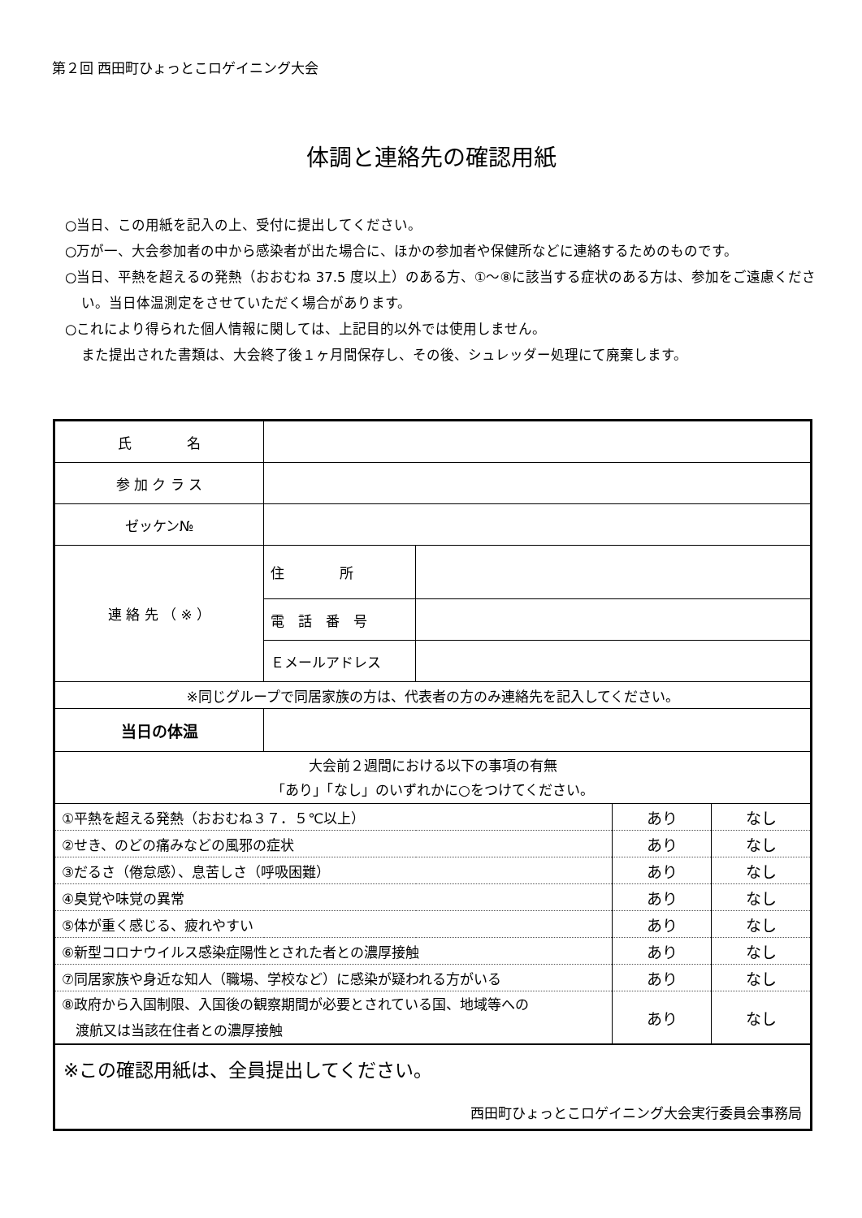第２回 西田町ひょっとこロゲイニング大会
体調と連絡先の確認用紙
○当日、この用紙を記入の上、受付に提出してください。
○万が一、大会参加者の中から感染者が出た場合に、ほかの参加者や保健所などに連絡するためのものです。
○当日、平熱を超えるの発熱（おおむね 37.5 度以上）のある方、①～⑧に該当する症状のある方は、参加をご遠慮ください。当日体温測定をさせていただく場合があります。
○これにより得られた個人情報に関しては、上記目的以外では使用しません。
また提出された書類は、大会終了後１ヶ月間保存し、その後、シュレッダー処理にて廃棄します。
| 氏 名 | | | | |
| 参 加 ク ラ ス | | | | |
| ゼッケン№ | | | | |
| 連 絡 先 （ ※ ） | 住 所 | | | |
| | 電 話 番 号 | | | |
| | Ｅメールアドレス | | | |
| ※同じグループで同居家族の方は、代表者の方のみ連絡先を記入してください。 | | | | |
| 当日の体温 | | | | |
| 大会前２週間における以下の事項の有無 「あり」「なし」のいずれかに○をつけてください。 | | | | |
| ①平熱を超える発熱（おおむね３７．５℃以上） | | | あり | なし |
| ②せき、のどの痛みなどの風邪の症状 | | | あり | なし |
| ③だるさ（倦怠感）、息苦しさ（呼吸困難） | | | あり | なし |
| ④臭覚や味覚の異常 | | | あり | なし |
| ⑤体が重く感じる、疲れやすい | | | あり | なし |
| ⑥新型コロナウイルス感染症陽性とされた者との濃厚接触 | | | あり | なし |
| ⑦同居家族や身近な知人（職場、学校など）に感染が疑われる方がいる | | | あり | なし |
| ⑧政府から入国制限、入国後の観察期間が必要とされている国、地域等への 渡航又は当該在住者との濃厚接触 | | | あり | なし |
| ※この確認用紙は、全員提出してください。 西田町ひょっとこロゲイニング大会実行委員会事務局 | | | | |